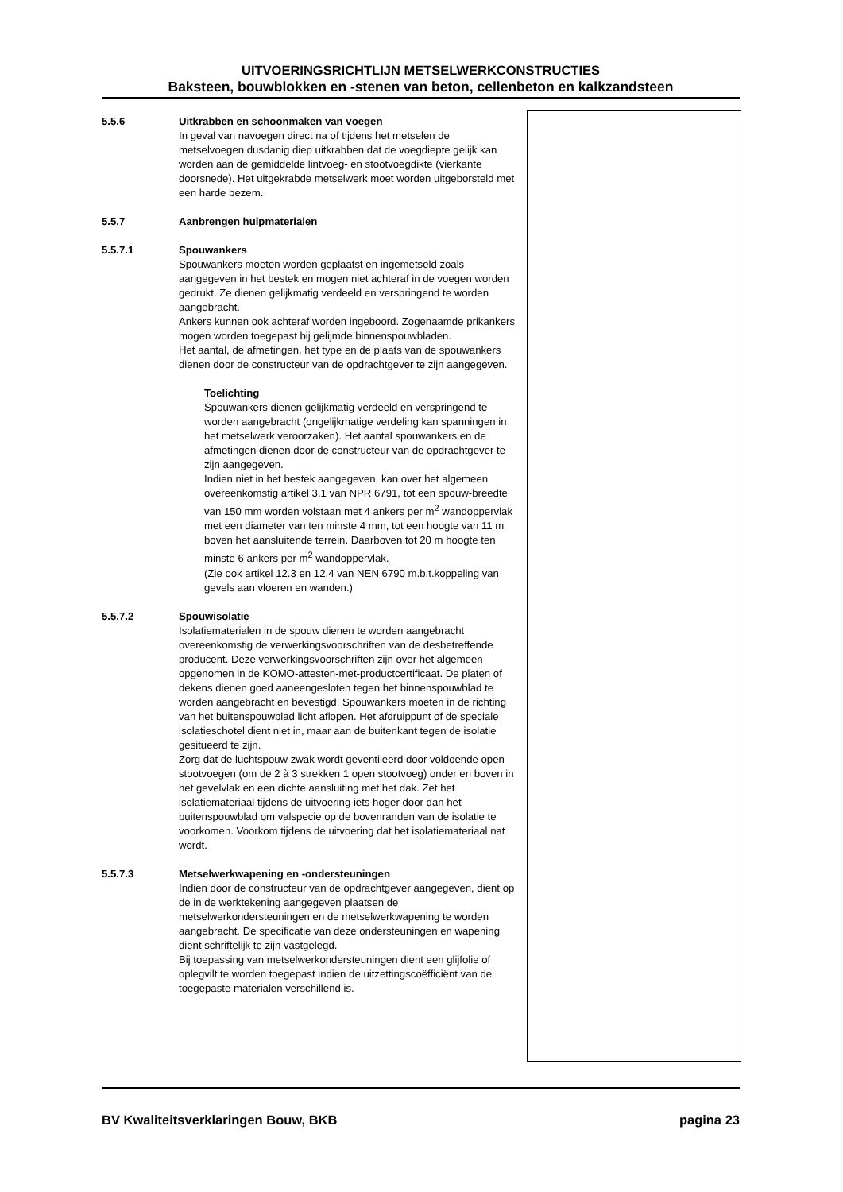UITVOERINGSRICHTLIJN METSELWERKCONSTRUCTIES
Baksteen, bouwblokken en -stenen van beton, cellenbeton en kalkzandsteen
5.5.6 Uitkrabben en schoonmaken van voegen
In geval van navoegen direct na of tijdens het metselen de metselvoegen dusdanig diep uitkrabben dat de voegdiepte gelijk kan worden aan de gemiddelde lintvoeg- en stootvoegdikte (vierkante doorsnede). Het uitgekrabde metselwerk moet worden uitgeborsteld met een harde bezem.
5.5.7 Aanbrengen hulpmaterialen
5.5.7.1 Spouwankers
Spouwankers moeten worden geplaatst en ingemetseld zoals aangegeven in het bestek en mogen niet achteraf in de voegen worden gedrukt. Ze dienen gelijkmatig verdeeld en verspringend te worden aangebracht.
Ankers kunnen ook achteraf worden ingeboord. Zogenaamde prikankers mogen worden toegepast bij gelijmde binnenspouwbladen.
Het aantal, de afmetingen, het type en de plaats van de spouwankers dienen door de constructeur van de opdrachtgever te zijn aangegeven.
Toelichting
Spouwankers dienen gelijkmatig verdeeld en verspringend te worden aangebracht (ongelijkmatige verdeling kan spanningen in het metselwerk veroorzaken). Het aantal spouwankers en de afmetingen dienen door de constructeur van de opdrachtgever te zijn aangegeven.
Indien niet in het bestek aangegeven, kan over het algemeen overeenkomstig artikel 3.1 van NPR 6791, tot een spouw-breedte van 150 mm worden volstaan met 4 ankers per m<sup>2</sup> wandoppervlak met een diameter van ten minste 4 mm, tot een hoogte van 11 m boven het aansluitende terrein. Daarboven tot 20 m hoogte ten minste 6 ankers per m<sup>2</sup> wandoppervlak.
(Zie ook artikel 12.3 en 12.4 van NEN 6790 m.b.t.koppeling van gevels aan vloeren en wanden.)
5.5.7.2 Spouwisolatie
Isolatiematerialen in de spouw dienen te worden aangebracht overeenkomstig de verwerkingsvoorschriften van de desbetreffende producent. Deze verwerkingsvoorschriften zijn over het algemeen opgenomen in de KOMO-attesten-met-productcertificaat. De platen of dekens dienen goed aaneengesloten tegen het binnenspouwblad te worden aangebracht en bevestigd. Spouwankers moeten in de richting van het buitenspouwblad licht aflopen. Het afdruippunt of de speciale isolatieschotel dient niet in, maar aan de buitenkant tegen de isolatie gesitueerd te zijn.
Zorg dat de luchtspouw zwak wordt geventileerd door voldoende open stootvoegen (om de 2 à 3 strekken 1 open stootvoeg) onder en boven in het gevelvlak en een dichte aansluiting met het dak. Zet het isolatiemateriaal tijdens de uitvoering iets hoger door dan het buitenspouwblad om valspecie op de bovenranden van de isolatie te voorkomen. Voorkom tijdens de uitvoering dat het isolatiemateriaal nat wordt.
5.5.7.3 Metselwerkwapening en -ondersteuningen
Indien door de constructeur van de opdrachtgever aangegeven, dient op de in de werktekening aangegeven plaatsen de metselwerkondersteuningen en de metselwerkwapening te worden aangebracht. De specificatie van deze ondersteuningen en wapening dient schriftelijk te zijn vastgelegd.
Bij toepassing van metselwerkondersteuningen dient een glijfolie of oplegvilt te worden toegepast indien de uitzettingscoëfficiënt van de toegepaste materialen verschillend is.
BV Kwaliteitsverklaringen Bouw, BKB pagina 23